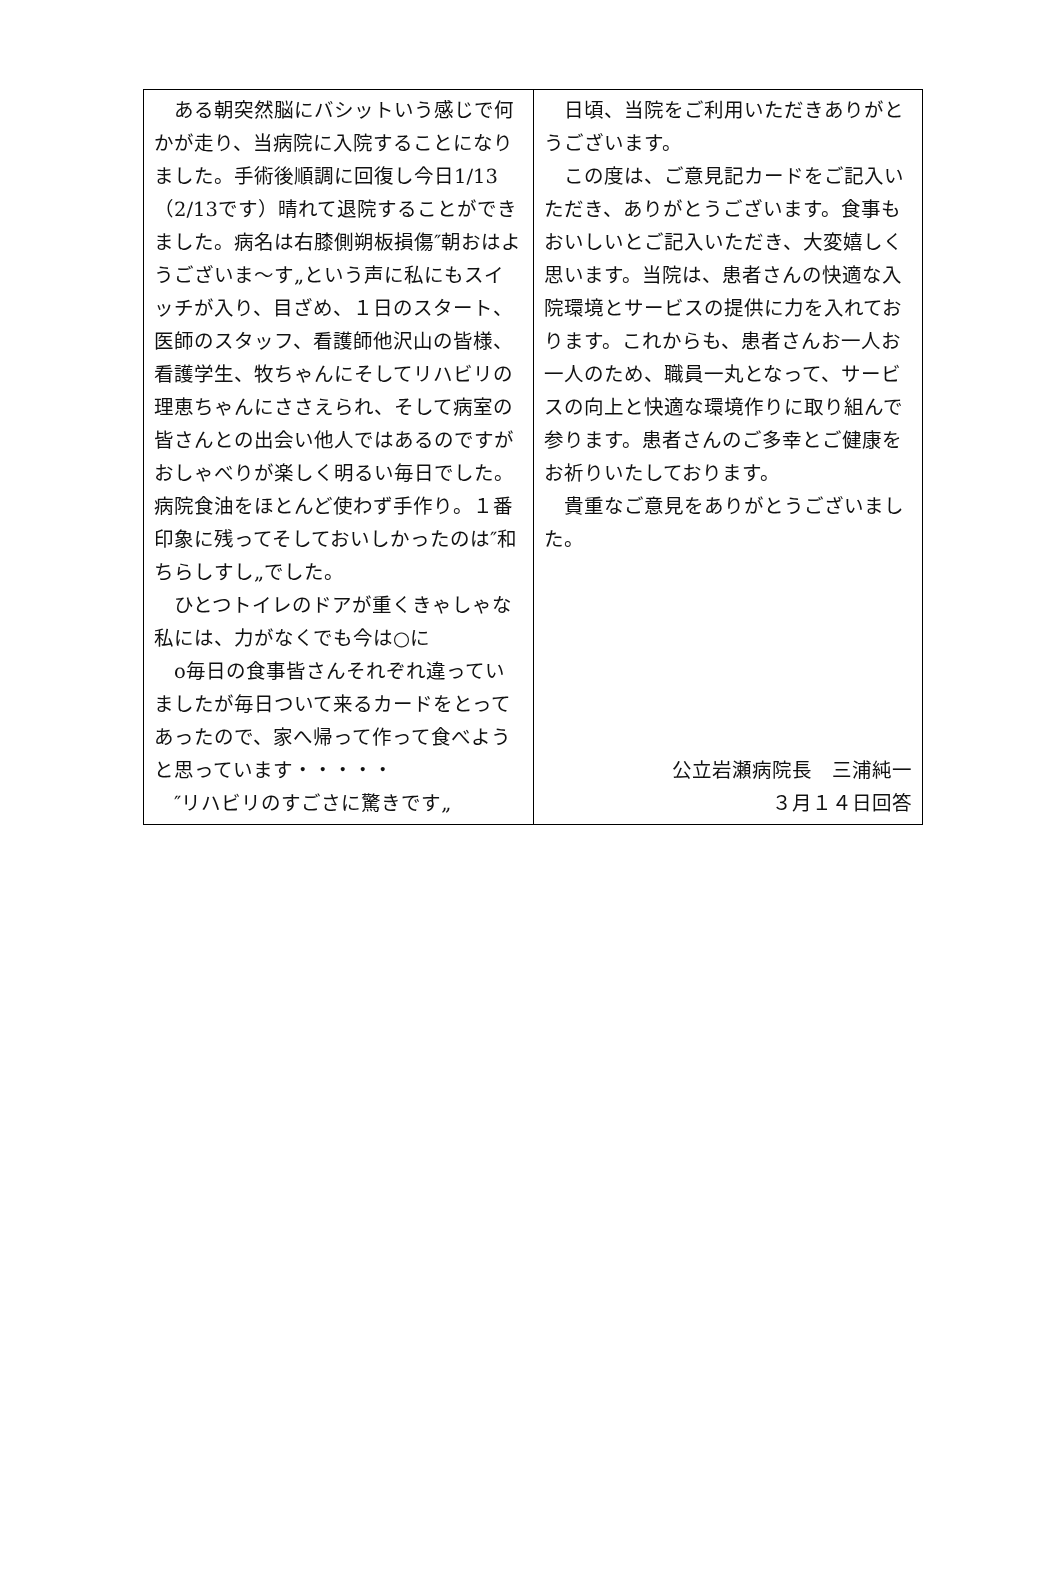| ある朝突然脳にバシットいう感じで何かが走り、当病院に入院することになりました。手術後順調に回復し今日1/13（2/13です）晴れて退院することができました。病名は右膝側朔板損傷″朝おはようございま～す„という声に私にもスイッチが入り、目ざめ、１日のスタート、医師のスタッフ、看護師他沢山の皆様、看護学生、牧ちゃんにそしてリハビリの理恵ちゃんにささえられ、そして病室の皆さんとの出会い他人ではあるのですがおしゃべりが楽しく明るい毎日でした。病院食油をほとんど使わず手作り。１番印象に残ってそしておいしかったのは″和ちらしすし„でした。 ひとつトイレのドアが重くきゃしゃな私には、力がなくでも今は○に o毎日の食事皆さんそれぞれ違っていましたが毎日ついて来るカードをとってあったので、家へ帰って作って食べようと思っています・・・・・ ″リハビリのすごさに驚きです„ | 日頃、当院をご利用いただきありがとうございます。 この度は、ご意見記カードをご記入いただき、ありがとうございます。食事もおいしいとご記入いただき、大変嬉しく思います。当院は、患者さんの快適な入院環境とサービスの提供に力を入れております。これからも、患者さんお一人お一人のため、職員一丸となって、サービスの向上と快適な環境作りに取り組んで参ります。患者さんのご多幸とご健康をお祈りいたしております。 貴重なご意見をありがとうございました。 公立岩瀬病院長 三浦純一 ３月１４日回答 |